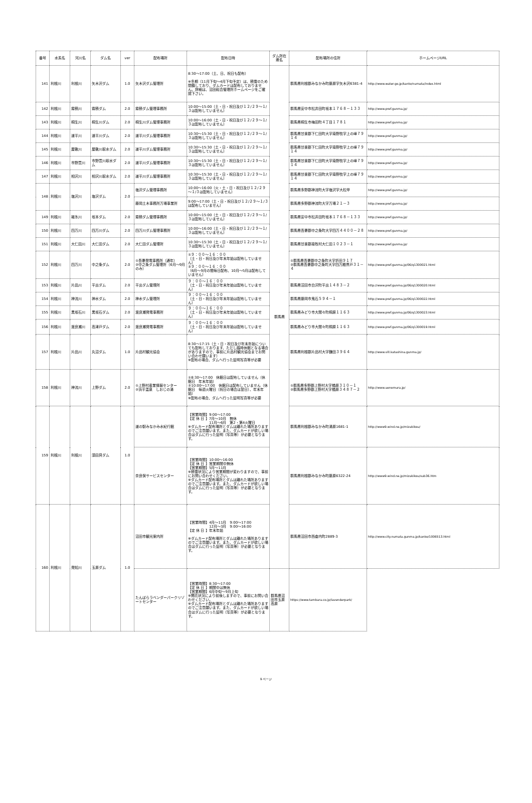| 番号 | 水系名 | 河川名 | ダム名 | ver | 配布場所 | 配布日時 | ダム所在県名 | 配布場所の住所 | ホームページURL |
| --- | --- | --- | --- | --- | --- | --- | --- | --- | --- |
| 141 | 利根川 | 利根川 | 矢木沢ダム | 1.0 | 矢木沢ダム管理所 | 8:30～17:00（土、日、祝日も配布） ※冬期（11月下旬～4月下旬予定）は、積雪のため閉鎖しており、ダムカードは配布しておりません。詳細は、沼田総合管理所ホームページをご確認下さい。 | 群馬県 | 群馬県利根郡みなかみ町藤原字矢木沢6381-4 | http://www.water.go.jp/kanto/numata/index.html |
| 142 | 利根川 | 霧積川 | 霧積ダム | 2.0 | 霧積ダム管理事務所 | 10:00～15:00（土・日・祝日及び１２/２９～１/３は配布していません） | | 群馬県安中市松井田町坂本１７６８－１３３ | http://www.pref.gunma.jp/ |
| 143 | 利根川 | 桐生川 | 桐生川ダム | 2.0 | 桐生川ダム管理事務所 | 10:00～16:00（土・日・祝日及び１２/２９～１/３は配布していません） | | 群馬県桐生市梅田町４丁目１７８１ | http://www.pref.gunma.jp/ |
| 144 | 利根川 | 道平川 | 道平川ダム | 2.0 | 道平川ダム管理事務所 | 10:30～15:30（土・日・祝日及び１２/２９～１/３は配布していません） | | 群馬県甘楽郡下仁田町大字南野牧字上の峰７９１４ | http://www.pref.gunma.jp/ |
| 145 | 利根川 | 屋敷川 | 屋敷川取水ダム | 2.0 | 道平川ダム管理事務所 | 10:30～15:30（土・日・祝日及び１２/２９～１/３は配布していません） | | 群馬県甘楽郡下仁田町大字南野牧字上の峰７９１４ | http://www.pref.gunma.jp/ |
| 146 | 利根川 | 市野萱川 | 市野萱川取水ダム | 2.0 | 道平川ダム管理事務所 | 10:30～15:30（土・日・祝日及び１２/２９～１/３は配布していません） | | 群馬県甘楽郡下仁田町大字南野牧字上の峰７９１４ | http://www.pref.gunma.jp/ |
| 147 | 利根川 | 相沢川 | 相沢川取水ダム | 2.0 | 道平川ダム管理事務所 | 10:30～15:30（土・日・祝日及び１２/２９～１/３は配布していません） | | 群馬県甘楽郡下仁田町大字南野牧字上の峰７９１４ | http://www.pref.gunma.jp/ |
| 148 | 利根川 | 塩沢川 | 塩沢ダム | 2.0 | 塩沢ダム管理事務所 | 10:00～16:00（火・土・日・祝日及び１２/２９～１/３は配布していません） | | 群馬県多野郡神流町大字塩沢字大松甲 | http://www.pref.gunma.jp/ |
| | | | | | 藤岡土木事務所万場事業所 | 9:00～17:00（土・日・祝日及び１２/２９～１/３は配布していません） | | 群馬県多野郡神流町大字万場２１－３ | http://www.pref.gunma.jp/ |
| 149 | 利根川 | 碓氷川 | 坂本ダム | 2.0 | 霧積ダム管理事務所 | 10:00～15:00（土・日・祝日及び１２/２９～１/３は配布していません） | | 群馬県安中市松井田町坂本１７６８－１３３ | http://www.pref.gunma.jp/ |
| 150 | 利根川 | 四万川 | 四万川ダム | 2.0 | 四万川ダム管理事務所 | 10:00～16:00（土・日・祝日及び１２/２９～１/３は配布していません） | | 群馬県吾妻郡中之条町大字四万４４００－２８ | http://www.pref.gunma.jp/ |
| 151 | 利根川 | 大仁田川 | 大仁田ダム | 2.0 | 大仁田ダム管理所 | 10:30～15:30（土・日・祝日及び１２/２９～１/３は配布していません） | | 群馬県甘楽郡南牧村大仁田１０２３－１ | http://www.pref.gunma.jp/ |
| 152 | 利根川 | 四万川 | 中之条ダム | 2.0 | ①吾妻発電事務所（通年） ②中之条ダム管理所（6月～9月のみ） | ①９：００～１６：００ （土・日・祝日及び年末年始は配布していません） ②９：００～１６：００ （6月～9月の間毎日配布、10月～5月は配布していません） | | ①群馬県吾妻郡中之条町大字折田９１７ ②群馬県吾妻郡中之条町大字四万殿界戸３１－４ | http://www.pref.gunma.jp/06/q1300021.html |
| 153 | 利根川 | 片品川 | 平出ダム | 2.0 | 平出ダム管理所 | ９：００～１６：００ （土・日・祝日及び年末年始は配布していません） | | 群馬県沼田市白沢町平出１４８３－２ | http://www.pref.gunma.jp/06/q1300020.html |
| 154 | 利根川 | 神流川 | 神水ダム | 2.0 | 神水ダム管理所 | ９：００～１６：００ （土・日・祝日及び年末年始は配布していません） | | 群馬県藤岡市鬼石５９４－１ | http://www.pref.gunma.jp/06/q1300022.html |
| 155 | 利根川 | 黒坂石川 | 黒坂石ダム | 2.0 | 渡良瀬発電事務所 | ９：００～１６：００ （土・日・祝日及び年末年始は配布していません） | | 群馬県みどり市大間々町桐原１１６３ | http://www.pref.gunma.jp/06/q1300023.html |
| 156 | 利根川 | 渡良瀬川 | 高津戸ダム | 2.0 | 渡良瀬発電事務所 | ９：００～１６：００ （土・日・祝日及び年末年始は配布していません） | | 群馬県みどり市大間々町桐原１１６３ | http://www.pref.gunma.jp/06/q1300019.html |
| 157 | 利根川 | 片品川 | 丸沼ダム | 1.0 | 片品村観光協会 | 8:30～17:15（土・日・祝日及び年末年始についても配布しております、ただし臨時休館となる場合がありますので、事前に片品村観光協会までお問い合わせ願います） ※配布の場合、ダムへ行った証明写真等が必要 | | 群馬県利根郡片品村大字鎌田３９６４ | http://www.vill.katashina.gunma.jp/ |
| 158 | 利根川 | 神流川 | 上野ダム | 2.0 | ①上野村産業情報センター ②浜平温泉 しおじの湯 | ①8:30～17:00 休館日は配布していません（休館日 年末年始） ②10:00～17:00 休館日は配布していません（休館日 毎週火曜日（祝日の場合は翌日）、年末年始） ※配布の場合、ダムへ行った証明写真等が必要 | | ①群馬県多野郡上野村大字楢原３１０－１ ②群馬県多野郡上野村大字楢原３４８７－２ | http://www.uenomura.jp/ |
| 159 | 利根川 | 利根川 | 須田貝ダム | 1.0 | 道の駅みなかみ水紀行館 | 【営業時間】9:00～17:00 【定 休 日 】7月～10月 無休 11月～6月 第2・第4火曜日 ※ダムカード配布場所とダムは離れた場所ありますのでご注意願います。また、ダムカードが欲しい場合はダムに行った証明（写真等）が必要となります。 | | 群馬県利根郡みなかみ町湯原1681-1 | http://www9.wind.ne.jp/mizukikou/ |
| | | | | | 奈良俣サービスセンター | 【営業時間】10:00～16:00 【定 休 日 】営業期間中無休 【営業期間】5月～11月 ※積雪状況により営業期間が変わりますので、事前にお問い合わせください。 ※ダムカード配布場所とダムは離れた場所ありますのでご注意願います。また、ダムカードが欲しい場合はダムに行った証明（写真等）が必要となります。 | | 群馬県利根郡みなかみ町藤原6322-24 | http://www9.wind.ne.jp/mizukikou/sub36.htm |
| 160 | 利根川 | 発知川 | 玉原ダム | 1.0 | 沼田市観光案内所 | 【営業時間】4月～11月 9:00～17:00 12月～3月 9:00～16:00 【定 休 日 】年末年始 ※ダムカード配布場所とダムは離れた場所ありますのでご注意願います。また、ダムカードが欲しい場合はダムに行った証明（写真等）が必要となります。 | | 群馬県沼田市西倉内町2889-3 | http://www.city.numata.gunma.jp/kanko/1006513.html |
| | | | | | たんばらラベンダーパークリゾートセンター | 【営業時間】8:30～17:00 【定 休 日 】期間中は無休 【営業期間】6月中旬～9月上旬 ※開花状況により前後しますので、事前にお問い合わせください。 ※ダムカード配布場所とダムは離れた場所ありますのでご注意願います。また、ダムカードが欲しい場合はダムに行った証明（写真等）が必要となります。 | 群馬県沼田市玉原高原 | https://www.tambara.co.jp/lavenderpark/ | |
9 ページ